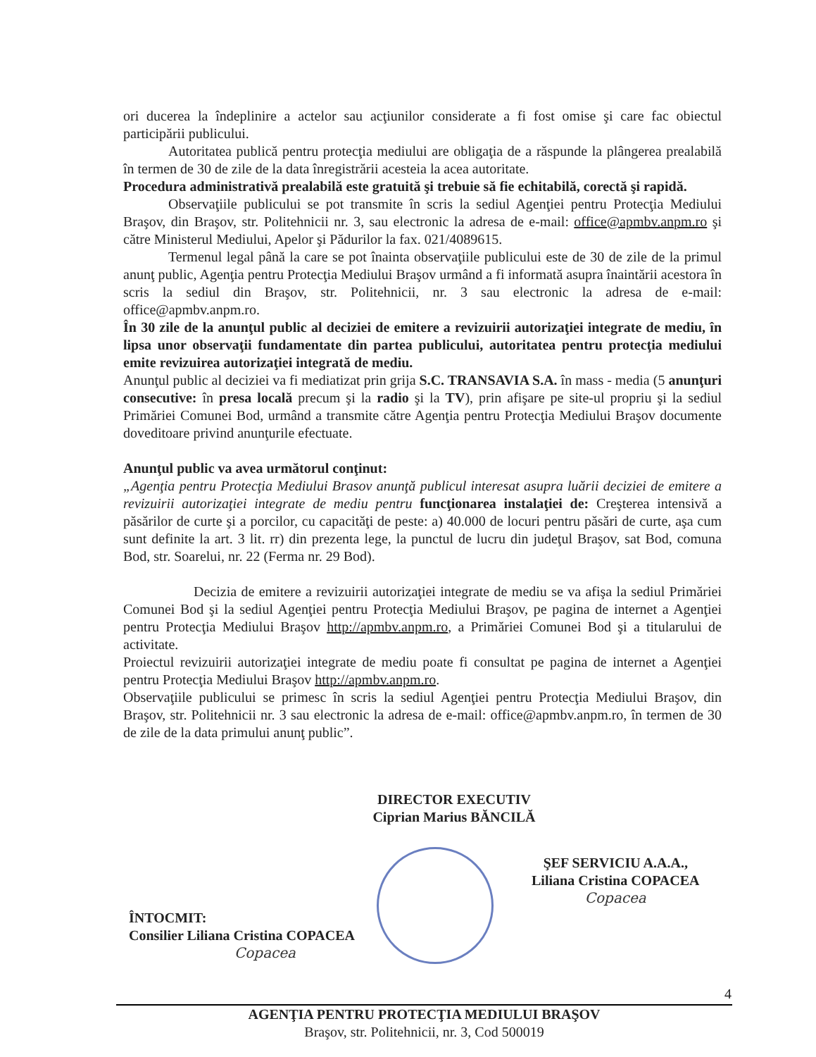ori ducerea la îndeplinire a actelor sau acţiunilor considerate a fi fost omise şi care fac obiectul participării publicului.
Autoritatea publică pentru protecţia mediului are obligaţia de a răspunde la plângerea prealabilă în termen de 30 de zile de la data înregistrării acesteia la acea autoritate.
Procedura administrativă prealabilă este gratuită şi trebuie să fie echitabilă, corectă şi rapidă.
Observaţiile publicului se pot transmite în scris la sediul Agenţiei pentru Protecţia Mediului Braşov, din Braşov, str. Politehnicii nr. 3, sau electronic la adresa de e-mail: office@apmbv.anpm.ro şi către Ministerul Mediului, Apelor şi Pădurilor la fax. 021/4089615.
Termenul legal până la care se pot înainta observaţiile publicului este de 30 de zile de la primul anunţ public, Agenţia pentru Protecţia Mediului Braşov urmând a fi informată asupra înaintării acestora în scris la sediul din Braşov, str. Politehnicii, nr. 3 sau electronic la adresa de e-mail: office@apmbv.anpm.ro.
În 30 zile de la anunţul public al deciziei de emitere a revizuirii autorizaţiei integrate de mediu, în lipsa unor observaţii fundamentate din partea publicului, autoritatea pentru protecţia mediului emite revizuirea autorizaţiei integrată de mediu.
Anunţul public al deciziei va fi mediatizat prin grija S.C. TRANSAVIA S.A. în mass - media (5 anunţuri consecutive: în presa locală precum şi la radio şi la TV), prin afişare pe site-ul propriu şi la sediul Primăriei Comunei Bod, urmând a transmite către Agenţia pentru Protecţia Mediului Braşov documente doveditoare privind anunţurile efectuate.
Anunţul public va avea următorul conţinut:
„Agenţia pentru Protecţia Mediului Brasov anunţă publicul interesat asupra luării deciziei de emitere a revizuirii autorizaţiei integrate de mediu pentru funcţionarea instalaţiei de: Creşterea intensivă a păsărilor de curte şi a porcilor, cu capacităţi de peste: a) 40.000 de locuri pentru păsări de curte, aşa cum sunt definite la art. 3 lit. rr) din prezenta lege, la punctul de lucru din judeţul Braşov, sat Bod, comuna Bod, str. Soarelui, nr. 22 (Ferma nr. 29 Bod).
Decizia de emitere a revizuirii autorizaţiei integrate de mediu se va afişa la sediul Primăriei Comunei Bod şi la sediul Agenţiei pentru Protecţia Mediului Braşov, pe pagina de internet a Agenţiei pentru Protecţia Mediului Braşov http://apmbv.anpm.ro, a Primăriei Comunei Bod şi a titularului de activitate.
Proiectul revizuirii autorizaţiei integrate de mediu poate fi consultat pe pagina de internet a Agenţiei pentru Protecţia Mediului Braşov http://apmbv.anpm.ro.
Observaţiile publicului se primesc în scris la sediul Agenţiei pentru Protecţia Mediului Braşov, din Braşov, str. Politehnicii nr. 3 sau electronic la adresa de e-mail: office@apmbv.anpm.ro, în termen de 30 de zile de la data primului anunţ public”.
DIRECTOR EXECUTIV
Ciprian Marius BĂNCILĂ
ŞEF SERVICIU A.A.A.,
Liliana Cristina COPACEA
Copacea
ÎNTOCMIT:
Consilier Liliana Cristina COPACEA
Copacea
4
AGENŢIA PENTRU PROTECŢIA MEDIULUI BRAŞOV
Braşov, str. Politehnicii, nr. 3, Cod 500019